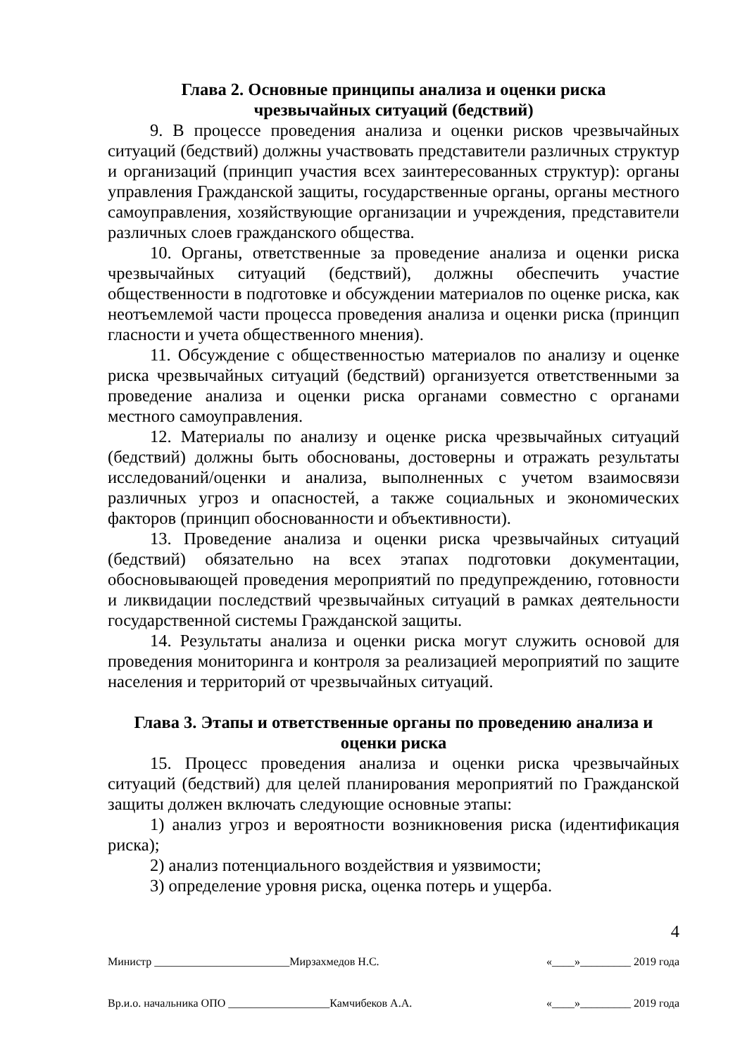Глава 2. Основные принципы анализа и оценки риска
чрезвычайных ситуаций (бедствий)
9. В процессе проведения анализа и оценки рисков чрезвычайных ситуаций (бедствий) должны участвовать представители различных структур и организаций (принцип участия всех заинтересованных структур): органы управления Гражданской защиты, государственные органы, органы местного самоуправления, хозяйствующие организации и учреждения, представители различных слоев гражданского общества.
10. Органы, ответственные за проведение анализа и оценки риска чрезвычайных ситуаций (бедствий), должны обеспечить участие общественности в подготовке и обсуждении материалов по оценке риска, как неотъемлемой части процесса проведения анализа и оценки риска (принцип гласности и учета общественного мнения).
11. Обсуждение с общественностью материалов по анализу и оценке риска чрезвычайных ситуаций (бедствий) организуется ответственными за проведение анализа и оценки риска органами совместно с органами местного самоуправления.
12. Материалы по анализу и оценке риска чрезвычайных ситуаций (бедствий) должны быть обоснованы, достоверны и отражать результаты исследований/оценки и анализа, выполненных с учетом взаимосвязи различных угроз и опасностей, а также социальных и экономических факторов (принцип обоснованности и объективности).
13. Проведение анализа и оценки риска чрезвычайных ситуаций (бедствий) обязательно на всех этапах подготовки документации, обосновывающей проведения мероприятий по предупреждению, готовности и ликвидации последствий чрезвычайных ситуаций в рамках деятельности государственной системы Гражданской защиты.
14. Результаты анализа и оценки риска могут служить основой для проведения мониторинга и контроля за реализацией мероприятий по защите населения и территорий от чрезвычайных ситуаций.
Глава 3. Этапы и ответственные органы по проведению анализа и
оценки риска
15. Процесс проведения анализа и оценки риска чрезвычайных ситуаций (бедствий) для целей планирования мероприятий по Гражданской защиты должен включать следующие основные этапы:
1) анализ угроз и вероятности возникновения риска (идентификация риска);
2) анализ потенциального воздействия и уязвимости;
3) определение уровня риска, оценка потерь и ущерба.
4
Министр ________________________Мирзахмедов Н.С. «____»_________ 2019 года
Вр.и.о. начальника ОПО __________________Камчибеков А.А. «____»_________ 2019 года